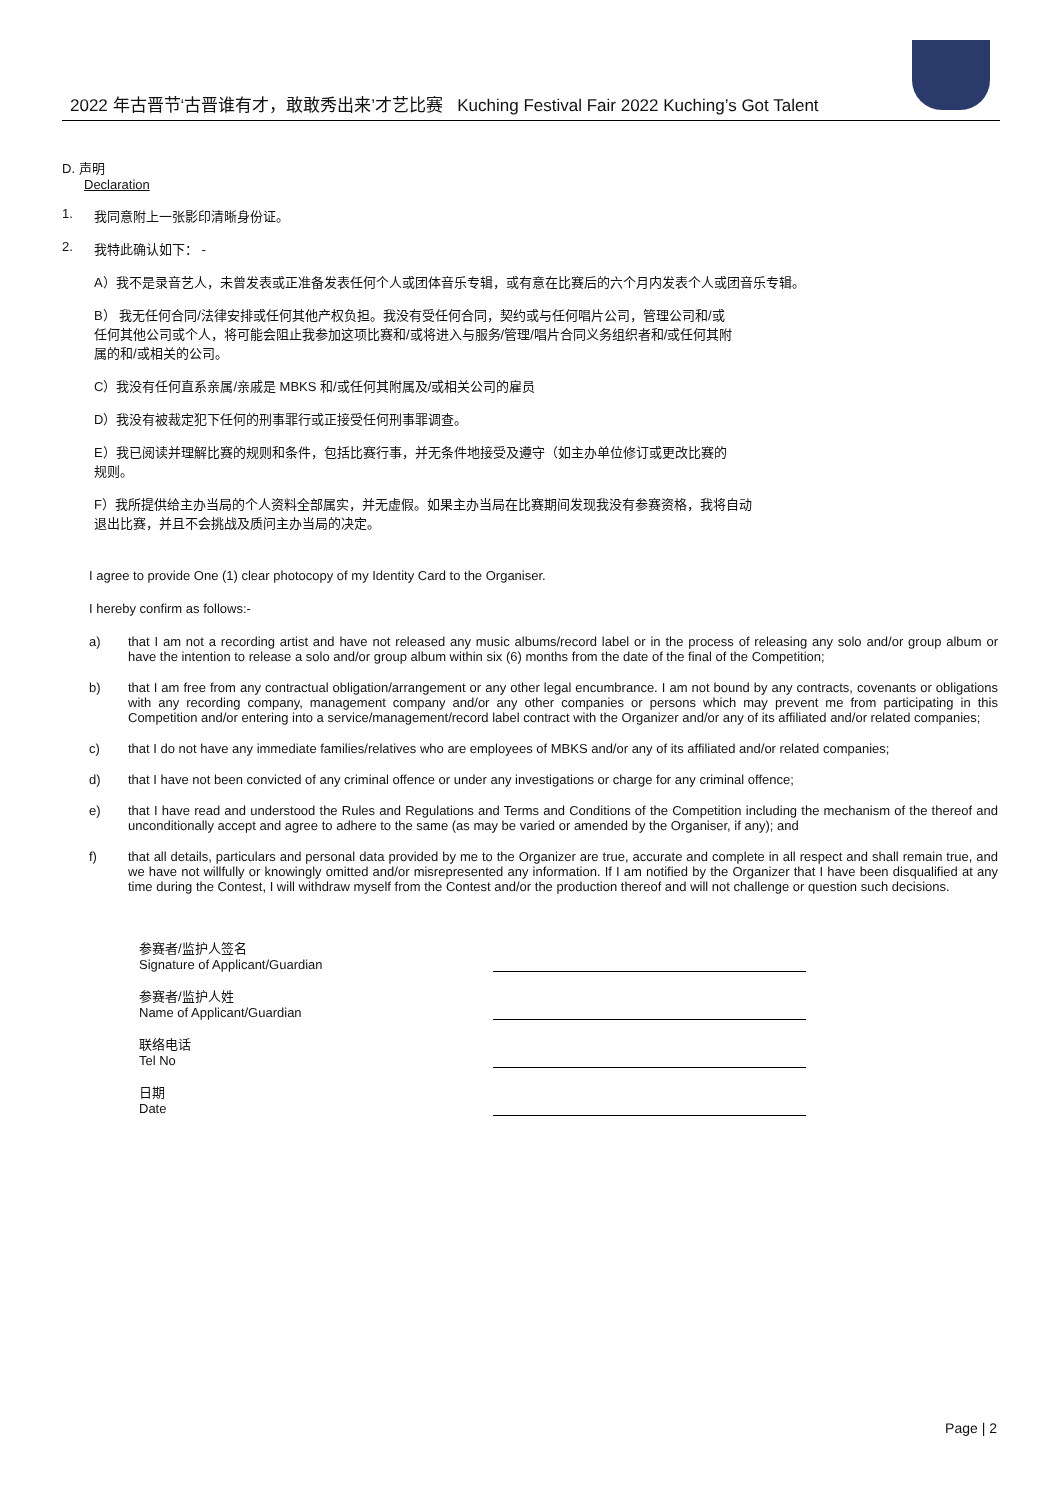2022 年古晋节‘古晋谁有才，敢敢秀出来’才艺比赛 Kuching Festival Fair 2022 Kuching’s Got Talent
D. 声明
Declaration
1. 我同意附上一张影印清晰身份证。
2. 我特此确认如下： -
A）我不是录音艺人，未曾发表或正准备发表任何个人或团体音乐专辑，或有意在比赛后的六个月内发表个人或团音乐专辑。
B） 我无任何合同/法律安排或任何其他产权负担。我没有受任何合同，契约或与任何唱片公司，管理公司和/或
任何其他公司或个人，将可能会阻止我参加这项比赛和/或将进入与服务/管理/唱片合同义务组织者和/或任何其附
属的和/或相关的公司。
C）我没有任何直系亲属/亲戚是 MBKS 和/或任何其附属及/或相关公司的雇员
D）我没有被裁定犯下任何的刑事罪行或正接受任何刑事罪调查。
E）我已阅读并理解比赛的规则和条件，包括比赛行事，并无条件地接受及遵守（如主办单位修订或更改比赛的
规则。
F）我所提供给主办当局的个人资料全部属实，并无虚假。如果主办当局在比赛期间发现我没有参赛资格，我将自动
退出比赛，并且不会挑战及质问主办当局的决定。
I agree to provide One (1) clear photocopy of my Identity Card to the Organiser.
I hereby confirm as follows:-
a) that I am not a recording artist and have not released any music albums/record label or in the process of releasing any solo and/or group album or have the intention to release a solo and/or group album within six (6) months from the date of the final of the Competition;
b) that I am free from any contractual obligation/arrangement or any other legal encumbrance. I am not bound by any contracts, covenants or obligations with any recording company, management company and/or any other companies or persons which may prevent me from participating in this Competition and/or entering into a service/management/record label contract with the Organizer and/or any of its affiliated and/or related companies;
c) that I do not have any immediate families/relatives who are employees of MBKS and/or any of its affiliated and/or related companies;
d) that I have not been convicted of any criminal offence or under any investigations or charge for any criminal offence;
e) that I have read and understood the Rules and Regulations and Terms and Conditions of the Competition including the mechanism of the thereof and unconditionally accept and agree to adhere to the same (as may be varied or amended by the Organiser, if any); and
f) that all details, particulars and personal data provided by me to the Organizer are true, accurate and complete in all respect and shall remain true, and we have not willfully or knowingly omitted and/or misrepresented any information. If I am notified by the Organizer that I have been disqualified at any time during the Contest, I will withdraw myself from the Contest and/or the production thereof and will not challenge or question such decisions.
参赛者/监护人签名
Signature of Applicant/Guardian
参赛者/监护人姓
Name of Applicant/Guardian
联络电话
Tel No
日期
Date
Page | 2